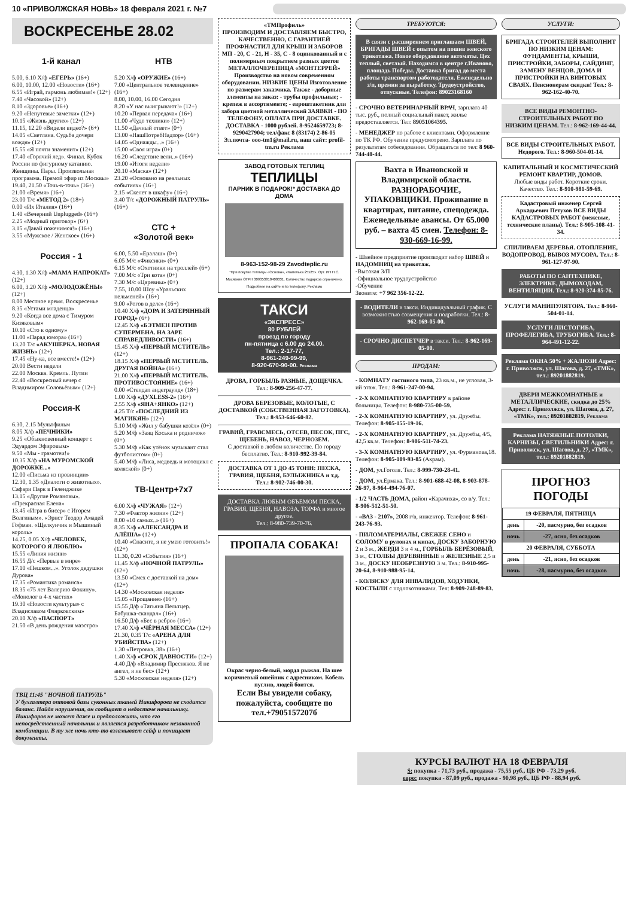10 «ПРИВОЛЖСКАЯ НОВЬ» 18 февраля 2021 г. №7
ВОСКРЕСЕНЬЕ 28.02
1-й канал
5.00, 6.10 Х/ф «ЕГЕРЬ» (16+)
6.00, 10.00, 12.00 «Новости» (16+)
6.55 «Играй, гармонь любимая!» (12+)
7.40 «Часовой» (12+)
8.10 «Здоровье» (16+)
9.20 «Непутевые заметки» (12+)
10.15 «Жизнь других» (12+)
11.15, 12.20 «Видели видео?» (6+)
14.05 «Светлана. Судьба дочери вождя» (12+)
15.55 «Я почти знаменит» (12+)
17.40 «Горячий лед». Финал. Кубок России по фигурному катанию. Женщины. Пары. Произвольная программа. Прямой эфир из Москвы»
19.40, 21.50 «Точь-в-точь» (16+)
21.00 «Время» (16+)
23.00 Т/с «МЕТОД 2» (18+)
0.00 «Их Италия» (16+)
1.40 «Вечерний Unplugged» (16+)
2.25 «Модный приговор» (6+)
3.15 «Давай поженимся!» (16+)
3.55 «Мужское / Женское» (16+)
Россия - 1
4.30, 1.30 Х/ф «МАМА НАПРОКАТ» (12+)
6.00, 3.20 Х/ф «МОЛОДОЖЁНЫ» (12+)
8.00 Местное время. Воскресенье
8.35 «Устами младенца»
9.20 «Когда все дома с Тимуром Кизяковым»
10.10 «Сто к одному»
11.00 «Парад юмора» (16+)
13.20 Т/с «АКУШЕРКА. НОВАЯ ЖИЗНЬ» (12+)
17.45 «Ну-ка, все вместе!» (12+)
20.00 Вести недели
22.00 Москва. Кремль. Путин
22.40 «Воскресный вечер с Владимиром Соловьёвым» (12+)
Россия-К
6.30, 2.15 Мультфильм
8.05 Х/ф «ПЕЧНИКИ»
9.25 «Обыкновенный концерт с Эдуардом Эфировым»
9.50 «Мы - грамотеи!»
10.35 Х/ф «НА МУРОМСКОЙ ДОРОЖКЕ...»
12.00 «Письма из провинции»
12.30, 1.35 «Диалоги о животных». Сафари Парк в Геленджике
13.15 «Другие Романовы». «Прекрасная Елена»
13.45 «Игра в бисер» с Игорем Волгиным». «Эрнст Теодор Амадей Гофман. «Щелкунчик и Мышиный король»
14.25, 0.05 Х/ф «ЧЕЛОВЕК, КОТОРОГО Я ЛЮБЛЮ»
15.55 «Линия жизни»
16.55 Д/с «Первые в мире»
17.10 «Пешком...». Уголок дедушки Дурова»
17.35 «Романтика романса»
18.35 «75 лет Валерию Фокину». «Монолог в 4-х частях»
19.30 «Новости культуры» с Владиславом Флярковским»
20.10 Х/ф «ПАСПОРТ»
21.50 «В день рождения маэстро»
НТВ
5.20 Х/ф «ОРУЖИЕ» (16+)
7.00 «Центральное телевидение» (16+)
8.00, 10.00, 16.00 Сегодня
8.20 «У нас выигрывают!» (12+)
10.20 «Первая передача» (16+)
11.00 «Чудо техники» (12+)
11.50 «Дачный ответ» (0+)
13.00 «НашПотребНадзор» (16+)
14.05 «Однажды...» (16+)
15.00 «Своя игра» (0+)
16.20 «Следствие вели..» (16+)
19.00 «Итоги недели»
20.10 «Маска» (12+)
23.20 «Основано на реальных событиях» (16+)
2.15 «Скелет в шкафу» (16+)
3.40 Т/с «ДОРОЖНЫЙ ПАТРУЛЬ» (16+)
СТС +
«Золотой век»
6.00, 5.50 «Ералаш» (0+)
6.05 М/с «Фиксики» (0+)
6.15 М/с «Охотники на троллей» (6+)
7.00 М/с «Три кота» (0+)
7.30 М/с «Царевны» (0+)
7.55, 10.00 Шоу «Уральских пельменей» (16+)
9.00 «Рогов в деле» (16+)
10.40 Х/ф «ДОРА И ЗАТЕРЯННЫЙ ГОРОД» (6+)
12.45 Х/ф «БЭТМЕН ПРОТИВ СУПЕРМЕНА. НА ЗАРЕ СПРАВЕДЛИВОСТИ» (16+)
15.45 Х/ф «ПЕРВЫЙ МСТИТЕЛЬ» (12+)
18.15 Х/ф «ПЕРВЫЙ МСТИТЕЛЬ. ДРУГАЯ ВОЙНА» (16+)
21.00 Х/ф «ПЕРВЫЙ МСТИТЕЛЬ. ПРОТИВОСТОЯНИЕ» (16+)
0.00 «Стендап андеграунд» (18+)
1.00 Х/ф «ДУХLESS-2» (16+)
2.55 Х/ф «ЯНА+ЯНКО» (12+)
4.25 Т/с «ПОСЛЕДНИЙ ИЗ МАГИКЯН» (12+)
5.10 М/ф «Жил у бабушки козёл» (0+)
5.20 М/ф «Заяц Коська и родничок» (0+)
5.30 М/ф «Как утёнок музыкант стал футболистом» (0+)
5.40 М/ф «Лиса, медведь и мотоцикл с коляской» (0+)
ТВ-Центр+7х7
6.00 Х/ф «ЧУЖАЯ» (12+)
7.30 «Фактор жизни» (12+)
8.00 «10 самых..» (16+)
8.35 Х/ф «АЛЕКСАНДРА И АЛЁША» (12+)
10.40 «Спасите, я не умею готовить!» (12+)
11.30, 0.20 «События» (16+)
11.45 Х/ф «НОЧНОЙ ПАТРУЛЬ» (12+)
13.50 «Смех с доставкой на дом» (12+)
14.30 «Московская неделя»
15.05 «Прощание» (16+)
15.55 Д/ф «Татьяна Пельтцер. Бабушка-скандал» (16+)
16.50 Д/ф «Бес в ребро» (16+)
17.40 Х/ф «ЧЁРНАЯ МЕССА» (12+)
21.30, 0.35 Т/с «АРЕНА ДЛЯ УБИЙСТВА» (12+)
1.30 «Петровка, 38» (16+)
1.40 Х/ф «СРОК ДАВНОСТИ» (12+)
4.40 Д/ф «Владимир Пресняков. Я не ангел, я не бес» (12+)
5.30 «Московская неделя» (12+)
ТВЦ 11:45 "НОЧНОЙ ПАТРУЛЬ"
У бухгалтера оптовой базы суконных тканей Никифорова не сходится баланс. Найдя нарушения, он сообщает о недостаче начальнику. Никифоров не может даже и предположить, что его непосредственный начальник и является разработчиком незаконной комбинации. В ту же ночь кто-то взламывает сейф и похищает документы.
«ТМПрофиль»
ПРОИЗВОДИМ И ДОСТАВЛЯЕМ БЫСТРО, КАЧЕСТВЕННО, С ГАРАНТИЕЙ ПРОФНАСТИЛ ДЛЯ КРЫШ И ЗАБОРОВ МП - 20, С - 21, Н - 35, С - 8 оцинкованный и с полимерным покрытием разных цветов МЕТАЛЛОЧЕРЕПИЦА «МОНТЕРРЕЙ» Производство на новом современном оборудовании. НИЗКИЕ ЦЕНЫ Изготовление по размерам заказчика. Также - доборные элементы на заказ: - трубы профильные; - крепеж в ассортименте; - евроштакетник для забора цветной металлический ЗАЯВКИ - ПО ТЕЛЕФОНУ. ОПЛАТА ПРИ ДОСТАВКЕ. ДОСТАВКА - 1000 рублей. 8-9524659723; 8-9290427904; тел/факс 8 (83174) 2-86-05 Эл.почта- ooo-tm1@mail.ru, наш сайт: profil-tm.ru Реклама
ЗАВОД ГОТОВЫХ ТЕПЛИЦ
ТЕПЛИЦЫ
ПАРНИК В ПОДАРОК!* ДОСТАВКА ДО ДОМА
8-963-152-98-29 Zavodteplic.ru
*При покупке теплицы «Основа», «Капелька 25х25». Орг. ИП П.С. Мосявкин ОГРН 309353810400031. Количество подарков ограничено. Подробнее на сайте и по телефону. Реклама
ТАКСИ
«ЭКСПРЕСС»
80 РУБЛЕЙ
проезд по городу
пн-пятница с 6.00 до 24.00.
Тел.: 2-17-77,
8-961-249-99-99,
8-920-670-90-00. Реклама
ДРОВА, ГОРБЫЛЬ РАЗНЫЕ, ДОЩЕЧКА.
Тел.: 8-909-256-47-77.
ДРОВА БЕРЕЗОВЫЕ, КОЛОТЫЕ, С ДОСТАВКОЙ (СОБСТВЕННАЯ ЗАГОТОВКА). Тел.: 8-953-646-60-82.
ГРАВИЙ, ГРАВСМЕСЬ, ОТСЕВ, ПЕСОК, ПГС, ЩЕБЕНЬ, НАВОЗ, ЧЕРНОЗЕМ.
С доставкой в любом количестве. По городу бесплатно. Тел.: 8-910-992-39-84.
ДОСТАВКА ОТ 1 ДО 45 ТОНН: ПЕСКА, ГРАВИЯ, ЩЕБНЯ, БУЛЫЖНИКА и т.д.
Тел.: 8-902-746-00-30.
ДОСТАВКА ЛЮБЫМ ОБЪЕМОМ ПЕСКА, ГРАВИЯ, ЩЕБНЯ, НАВОЗА, ТОРФА и многое другое.
Тел.: 8-980-739-70-76.
ПРОПАЛА СОБАКА!
Окрас черно-белый, морда рыжая. На шее коричневый ошейник с адресником. Кобель пуглив, людей боится.
Если Вы увидели собаку, пожалуйста, сообщите по тел.+7905157207б
ТРЕБУЮТСЯ:
В связи с расширением приглашаем ШВЕЙ, БРИГАДЫ ШВЕЙ с опытом на пошив женского трикотажа. Новое оборудование автоматы. Цех теплый, светлый. Находимся в центре г.Иваново, площадь Победы. Доставка бригад до места работы транспортом работодателя. Еженедельно з/п, премии за выработку. Трудоустройство, отпускные. Телефон: 89023168160
- СРОЧНО ВЕТЕРИНАРНЫЙ ВРАЧ, зарплата 40 тыс. руб., полный социальный пакет, жилье предоставляется. Тел: 89051064395.
- МЕНЕДЖЕР по работе с клиентами. Оформление по ТК РФ. Обучение предусмотрено. Зарплата по результатам собеседования. Обращаться по тел: 8 960-744-48-44.
Вахта в Ивановской и Владимирской области. РАЗНОРАБОЧИЕ, УПАКОВЩИКИ. Проживание в квартирах, питание, спецодежда. Еженедельные авансы. От 65.000 руб. – вахта 45 смен. Телефон: 8-930-669-16-99.
- Швейное предприятие производит набор ШВЕЙ и НАДОМНИЦ на трикотаж.
-Высокая З/П
-Официальное трудоустройство
-Обучение
Звоните: +7 962 356-12-22.
- ВОДИТЕЛИ в такси. Индивидуальный график. С возможностью совмещения и подработки. Тел.: 8-962-169-05-00.
- СРОЧНО ДИСПЕТЧЕР в такси. Тел.: 8-962-169-05-00.
ПРОДАМ:
- КОМНАТУ гостиного типа, 23 кв.м., не угловая, 3-ий этаж. Тел.: 8-961-247-00-94.
- 2-Х КОМНАТНУЮ КВАРТИРУ в районе больницы. Телефон: 8-980-735-00-59.
- 2-Х КОМНАТНУЮ КВАРТИРУ, ул. Дружбы. Телефон: 8-905-155-19-16.
- 2-Х КОМНАТНУЮ КВАРТИРУ, ул. Дружбы, 4/5, 42,5 кв.м. Телефон: 8-906-511-74-23.
- 3-Х КОМНАТНУЮ КВАРТИРУ, ул. Фурманова,18. Телефон: 8-905-109-93-85 (Акрам).
- ДОМ, ул.Гоголя. Тел.: 8-999-730-28-41.
- ДОМ, ул.Ермака. Тел.: 8-901-688-42-08, 8-903-878-26-97, 8-964-494-76-07.
- 1/2 ЧАСТЬ ДОМА, район «Карачиха», со в/у. Тел.: 8-906-512-51-50.
- «ВАЗ - 2107», 2008 г/в, инжектор. Телефон: 8-961-243-76-93.
- ПИЛОМАТЕРИАЛЫ, СВЕЖЕЕ СЕНО и СОЛОМУ в рулонах и кипах, ДОСКУ ЗАБОРНУЮ 2 и 3 м., ЖЕРДИ 3 и 4 м., ГОРБЫЛЬ БЕРЁЗОВЫЙ, 3 м., СТОЛБЫ ДЕРЕВЯННЫЕ и ЖЕЛЕЗНЫЕ 2,5 и 3 м., ДОСКУ НЕОБРЕЗНУЮ 3 м. Тел.: 8-910-995-20-64, 8-910-988-95-14.
- КОЛЯСКУ ДЛЯ ИНВАЛИДОВ, ХОДУНКИ, КОСТЫЛИ с подлокотниками. Тел: 8-909-248-89-83.
УСЛУГИ:
БРИГАДА СТРОИТЕЛЕЙ ВЫПОЛНИТ ПО НИЗКИМ ЦЕНАМ: ФУНДАМЕНТЫ, КРЫШИ, ПРИСТРОЙКИ, ЗАБОРЫ, САЙДИНГ, ЗАМЕНУ ВЕНЦОВ. ДОМА И ПРИСТРОЙКИ НА ВИНТОВЫХ СВАЯХ. Пенсионерам скидки! Тел.: 8-962-162-40-70.
ВСЕ ВИДЫ РЕМОНТНО-СТРОИТЕЛЬНЫХ РАБОТ ПО НИЗКИМ ЦЕНАМ. Тел.: 8-962-169-44-44.
ВСЕ ВИДЫ СТРОИТЕЛЬНЫХ РАБОТ. Недорого. Тел.: 8-960-504-01-14.
КАПИТАЛЬНЫЙ И КОСМЕТИЧЕСКИЙ РЕМОНТ КВАРТИР, ДОМОВ.
Любые виды работ. Короткие сроки. Качество. Тел.: 8-910-981-59-69.
Кадастровый инженер Сергей Аркадьевич Петухов ВСЕ ВИДЫ КАДАСТРОВЫХ РАБОТ (межевые, технические планы). Тел.: 8-905-108-41-34.
СПИЛИВАЕМ ДЕРЕВЬЯ. ОТОПЛЕНИЕ, ВОДОПРОВОД. ВЫВОЗ МУСОРА. Тел.: 8-961-127-97-90.
РАБОТЫ ПО САНТЕХНИКЕ, ЭЛЕКТРИКЕ, ДЫМОХОДАМ, ВЕНТИЛЯЦИИ. Тел.: 8-920-374-85-76.
УСЛУГИ МАНИПУЛЯТОРА. Тел.: 8-960-504-01-14.
УСЛУГИ ЛИСТОГИБА, ПРОФЕЛЕГИБА, ТРУБОГИБА. Тел.: 8-964-491-12-22.
Реклама ОКНА 50% + ЖАЛЮЗИ Адрес: г. Приволжск, ул. Шагова, д. 27, «ТМК», тел.: 89201882819.
ДВЕРИ МЕЖКОМНАТНЫЕ и МЕТАЛЛИЧЕСКИЕ, скидка до 25% Адрес: г. Приволжск, ул. Шагова, д. 27, «ТМК», тел.: 89201882819. Реклама
Реклама НАТЯЖНЫЕ ПОТОЛКИ, КАРНИЗЫ, СВЕТИЛЬНИКИ Адрес: г. Приволжск, ул. Шагова, д. 27, «ТМК», тел.: 89201882819.
ПРОГНОЗ ПОГОДЫ
| 19 ФЕВРАЛЯ, ПЯТНИЦА | |
| день | -20, пасмурно, без осадков |
| ночь | -27, ясно, без осадков |
| 20 ФЕВРАЛЯ, СУББОТА | |
| день | -21, ясно, без осадков |
| ночь | -28, пасмурно, без осадков |
КУРСЫ ВАЛЮТ НА 18 ФЕВРАЛЯ
$: покупка - 71,73 руб., продажа - 75,55 руб., ЦБ РФ - 73,29 руб.
евро: покупка - 87,09 руб., продажа - 90,98 руб., ЦБ РФ - 88,94 руб.